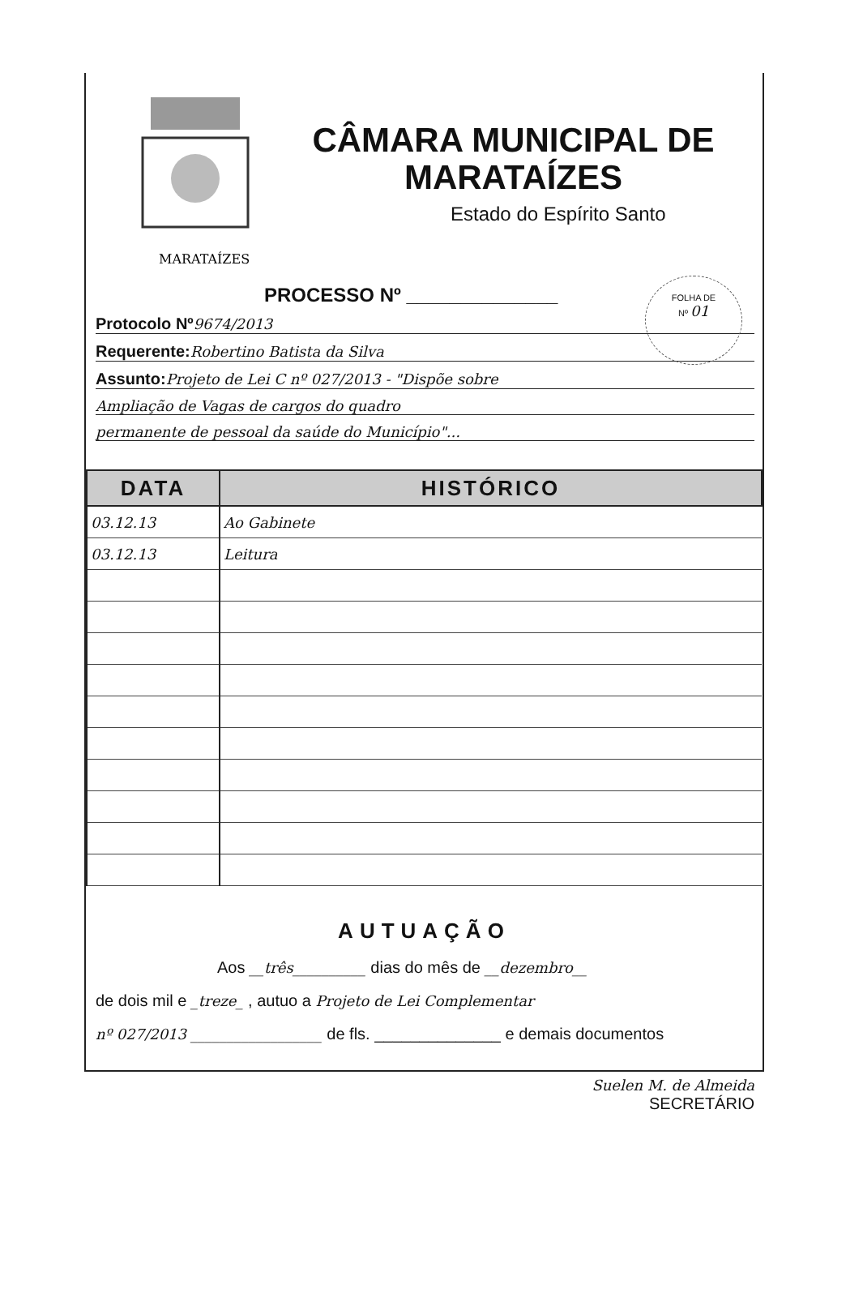MARATAÍZES
CÂMARA MUNICIPAL DE MARATAÍZES
Estado do Espírito Santo
FOLHA DE
Nº 01
PROCESSO Nº ______________
Protocolo Nº 9674/2013
Requerente: Robertino Batista da Silva
Assunto: Projeto de Lei C nº 027/2013 - "Dispõe sobre
Ampliação de Vagas de cargos do quadro
permanente de pessoal da saúde do Município"...
| DATA | HISTÓRICO |
| --- | --- |
| 03.12.13 | Ao Gabinete |
| 03.12.13 | Leitura |
AUTUAÇÃO
Aos __três__________ dias do mês de __dezembro__
de dois mil e _treze_ , autuo a Projeto de Lei Complementar
nº 027/2013 __________________ de fls. ______________ e demais documentos
Suelen M. de Almeida
SECRETÁRIO